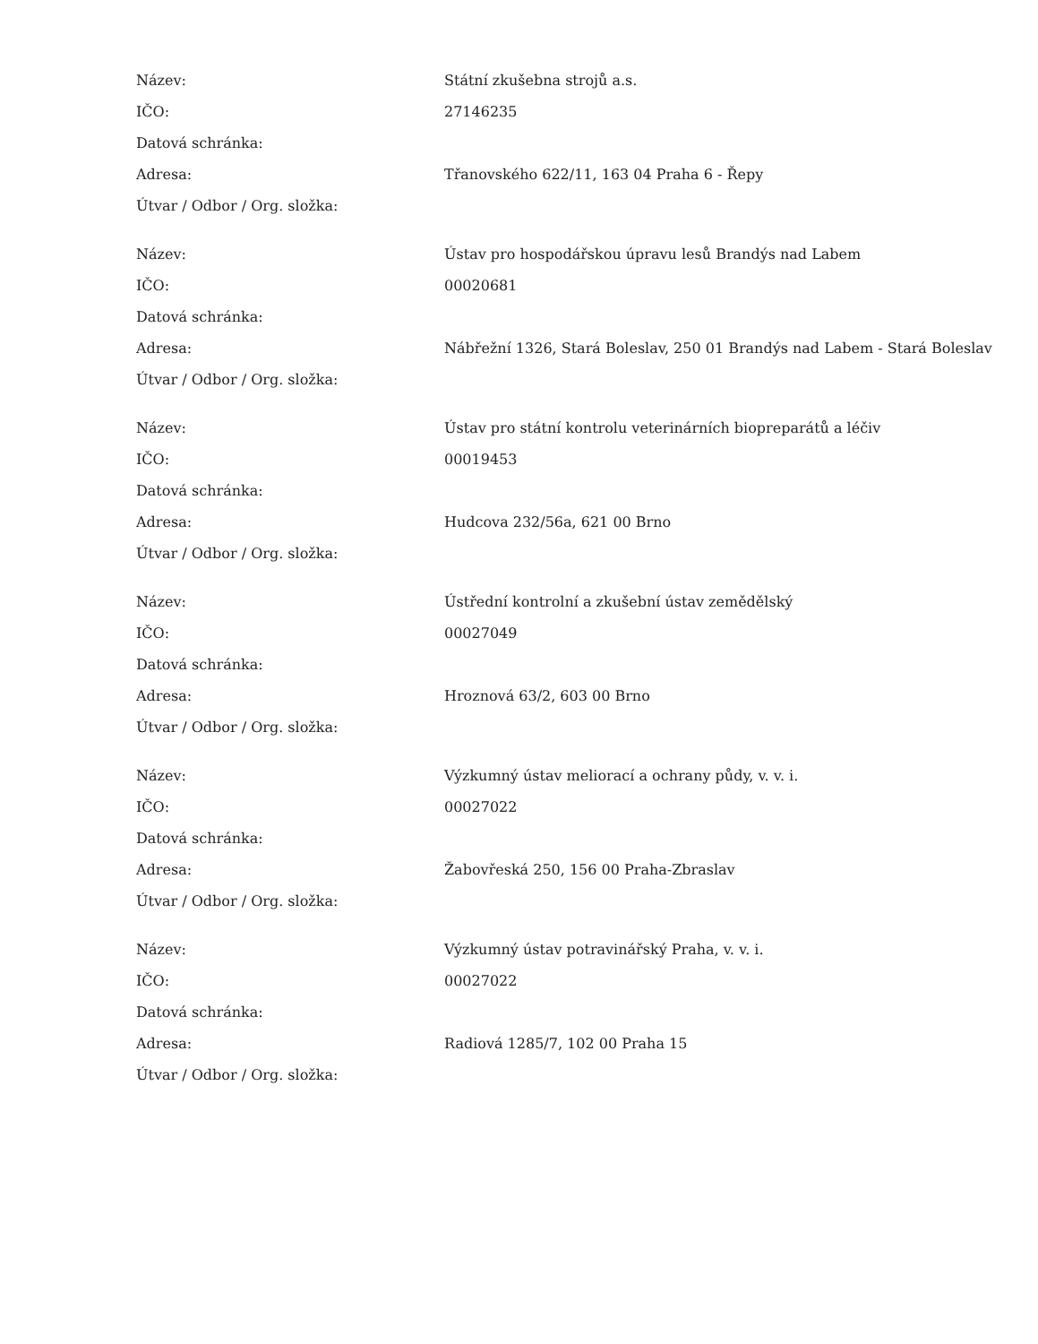| Název: | Státní zkušebna strojů a.s. |
| IČO: | 27146235 |
| Datová schránka: | |
| Adresa: | Třanovského 622/11, 163 04 Praha 6 - Řepy |
| Útvar / Odbor / Org. složka: | |
| Název: | Ústav pro hospodářskou úpravu lesů Brandýs nad Labem |
| IČO: | 00020681 |
| Datová schránka: | |
| Adresa: | Nábřežní 1326, Stará Boleslav, 250 01 Brandýs nad Labem - Stará Boleslav |
| Útvar / Odbor / Org. složka: | |
| Název: | Ústav pro státní kontrolu veterinárních biopreparátů a léčiv |
| IČO: | 00019453 |
| Datová schránka: | |
| Adresa: | Hudcova 232/56a, 621 00 Brno |
| Útvar / Odbor / Org. složka: | |
| Název: | Ústřední kontrolní a zkušební ústav zemědělský |
| IČO: | 00027049 |
| Datová schránka: | |
| Adresa: | Hroznová 63/2, 603 00 Brno |
| Útvar / Odbor / Org. složka: | |
| Název: | Výzkumný ústav meliorací a ochrany půdy, v. v. i. |
| IČO: | 00027022 |
| Datová schránka: | |
| Adresa: | Žabovřeská 250, 156 00 Praha-Zbraslav |
| Útvar / Odbor / Org. složka: | |
| Název: | Výzkumný ústav potravinářský Praha, v. v. i. |
| IČO: | 00027022 |
| Datová schránka: | |
| Adresa: | Radiová 1285/7, 102 00 Praha 15 |
| Útvar / Odbor / Org. složka: | |